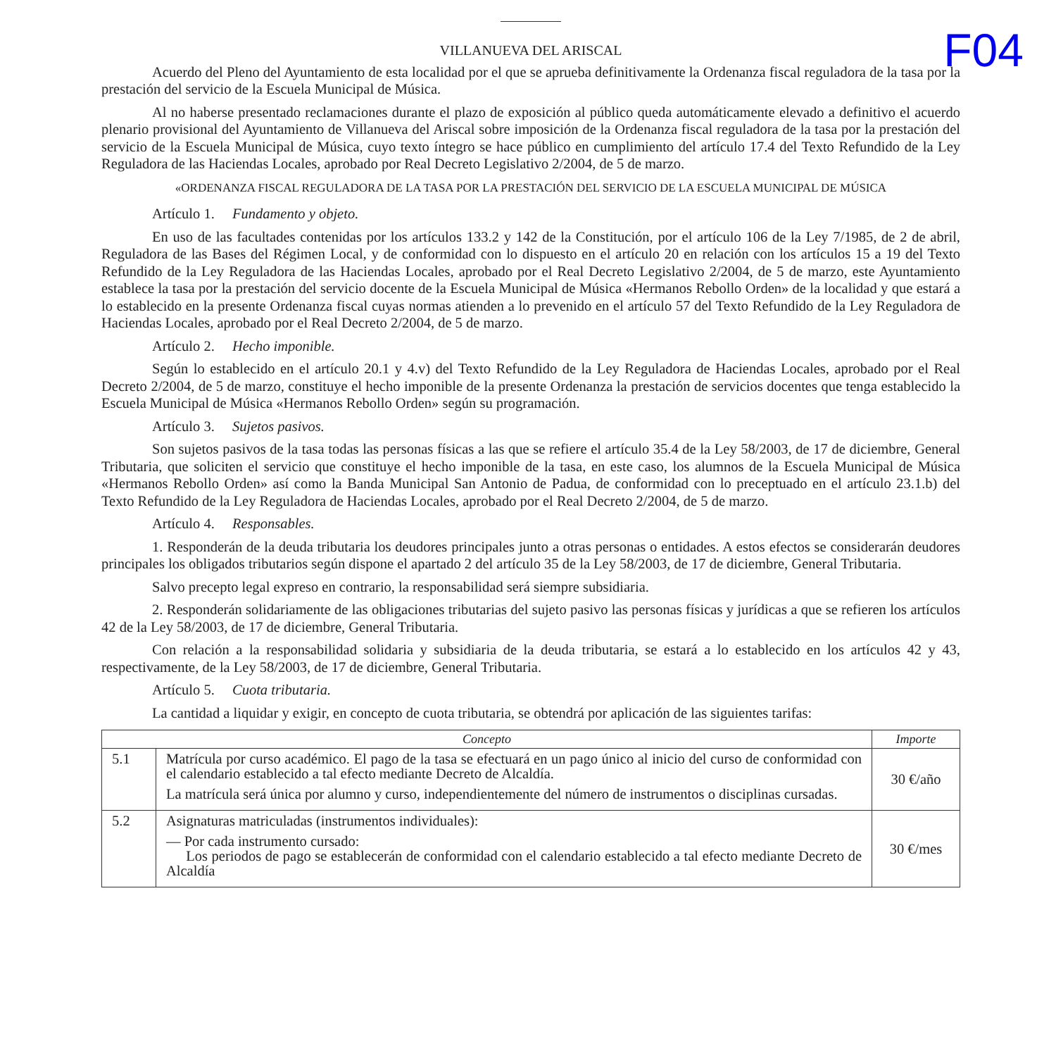F04
VILLANUEVA DEL ARISCAL
Acuerdo del Pleno del Ayuntamiento de esta localidad por el que se aprueba definitivamente la Ordenanza fiscal reguladora de la tasa por la prestación del servicio de la Escuela Municipal de Música.
Al no haberse presentado reclamaciones durante el plazo de exposición al público queda automáticamente elevado a definitivo el acuerdo plenario provisional del Ayuntamiento de Villanueva del Ariscal sobre imposición de la Ordenanza fiscal reguladora de la tasa por la prestación del servicio de la Escuela Municipal de Música, cuyo texto íntegro se hace público en cumplimiento del artículo 17.4 del Texto Refundido de la Ley Reguladora de las Haciendas Locales, aprobado por Real Decreto Legislativo 2/2004, de 5 de marzo.
«ORDENANZA FISCAL REGULADORA DE LA TASA POR LA PRESTACIÓN DEL SERVICIO DE LA ESCUELA MUNICIPAL DE MÚSICA
Artículo 1. Fundamento y objeto.
En uso de las facultades contenidas por los artículos 133.2 y 142 de la Constitución, por el artículo 106 de la Ley 7/1985, de 2 de abril, Reguladora de las Bases del Régimen Local, y de conformidad con lo dispuesto en el artículo 20 en relación con los artículos 15 a 19 del Texto Refundido de la Ley Reguladora de las Haciendas Locales, aprobado por el Real Decreto Legislativo 2/2004, de 5 de marzo, este Ayuntamiento establece la tasa por la prestación del servicio docente de la Escuela Municipal de Música «Hermanos Rebollo Orden» de la localidad y que estará a lo establecido en la presente Ordenanza fiscal cuyas normas atienden a lo prevenido en el artículo 57 del Texto Refundido de la Ley Reguladora de Haciendas Locales, aprobado por el Real Decreto 2/2004, de 5 de marzo.
Artículo 2. Hecho imponible.
Según lo establecido en el artículo 20.1 y 4.v) del Texto Refundido de la Ley Reguladora de Haciendas Locales, aprobado por el Real Decreto 2/2004, de 5 de marzo, constituye el hecho imponible de la presente Ordenanza la prestación de servicios docentes que tenga establecido la Escuela Municipal de Música «Hermanos Rebollo Orden» según su programación.
Artículo 3. Sujetos pasivos.
Son sujetos pasivos de la tasa todas las personas físicas a las que se refiere el artículo 35.4 de la Ley 58/2003, de 17 de diciembre, General Tributaria, que soliciten el servicio que constituye el hecho imponible de la tasa, en este caso, los alumnos de la Escuela Municipal de Música «Hermanos Rebollo Orden» así como la Banda Municipal San Antonio de Padua, de conformidad con lo preceptuado en el artículo 23.1.b) del Texto Refundido de la Ley Reguladora de Haciendas Locales, aprobado por el Real Decreto 2/2004, de 5 de marzo.
Artículo 4. Responsables.
1. Responderán de la deuda tributaria los deudores principales junto a otras personas o entidades. A estos efectos se considerarán deudores principales los obligados tributarios según dispone el apartado 2 del artículo 35 de la Ley 58/2003, de 17 de diciembre, General Tributaria.
Salvo precepto legal expreso en contrario, la responsabilidad será siempre subsidiaria.
2. Responderán solidariamente de las obligaciones tributarias del sujeto pasivo las personas físicas y jurídicas a que se refieren los artículos 42 de la Ley 58/2003, de 17 de diciembre, General Tributaria.
Con relación a la responsabilidad solidaria y subsidiaria de la deuda tributaria, se estará a lo establecido en los artículos 42 y 43, respectivamente, de la Ley 58/2003, de 17 de diciembre, General Tributaria.
Artículo 5. Cuota tributaria.
La cantidad a liquidar y exigir, en concepto de cuota tributaria, se obtendrá por aplicación de las siguientes tarifas:
| Concepto | | Importe |
| --- | --- | --- |
| 5.1 | Matrícula por curso académico. El pago de la tasa se efectuará en un pago único al inicio del curso de conformidad con el calendario establecido a tal efecto mediante Decreto de Alcaldía. La matrícula será única por alumno y curso, independientemente del número de instrumentos o disciplinas cursadas. | 30 €/año |
| 5.2 | Asignaturas matriculadas (instrumentos individuales): — Por cada instrumento cursado: Los periodos de pago se establecerán de conformidad con el calendario establecido a tal efecto mediante Decreto de Alcaldía | 30 €/mes |